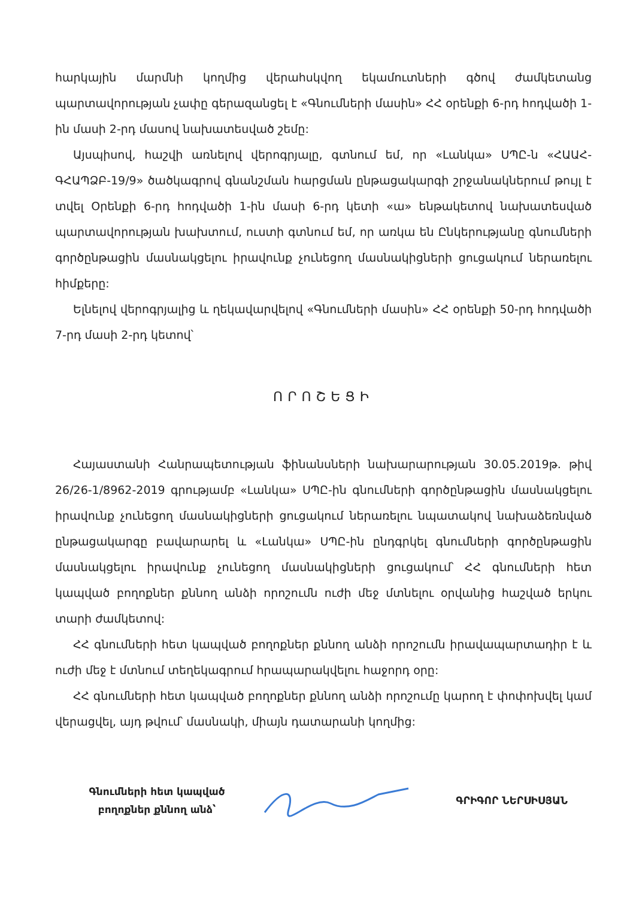հարկային մարմնի կողմից վերահսկվող եկամուտների գծով ժամկետանց պարտավորության չափը գերազանցել է «Գնումների մասին» ՀՀ օրենքի 6-րդ հոդվածի 1-ին մասի 2-րդ մասով նախատեսված շեմը:
Այսպիսով, հաշվի առնելով վերոգրյալը, գտնում եմ, որ «Լանկա» ՍՊԸ-ն «ՀԱԱՀ-ԳՀԱՊՁԲ-19/9» ծածկագրով գնանշման հարցման ընթացակարգի շրջանակներում թույլ է տվել Օրենքի 6-րդ հոդվածի 1-ին մասի 6-րդ կետի «ա» ենթակետով նախատեսված պարտավորության խախտում, ուստի գտնում եմ, որ առկա են Ընկերությանը գնումների գործընթացին մասնակցելու իրավունք չունեցող մասնակիցների ցուցակում ներառելու հիմքերը:
Ելնելով վերոգրյալից և ղեկավարվելով «Գնումների մասին» ՀՀ օրենքի 50-րդ հոդվածի 7-րդ մասի 2-րդ կետով՝
ՈՐՈՇԵՑԻ
Հայաստանի Հանրապետության ֆինանսների նախարարության 30.05.2019թ. թիվ 26/26-1/8962-2019 գրությամբ «Լանկա» ՍՊԸ-ին գնումների գործընթացին մասնակցելու իրավունք չունեցող մասնակիցների ցուցակում ներառելու նպատակով նախաձեռնված ընթացակարգը բավարարել և «Լանկա» ՍՊԸ-ին ընդգրկել գնումների գործընթացին մասնակցելու իրավունք չունեցող մասնակիցների ցուցակում՝ ՀՀ գնումների հետ կապված բողոքներ քննող անձի որոշումն ուժի մեջ մտնելու օրվանից հաշված երկու տարի ժամկետով:
ՀՀ գնումների հետ կապված բողոքներ քննող անձի որոշումն իրավապարտադիր է և ուժի մեջ է մտնում տեղեկագրում հրապարակվելու հաջորդ օրը:
ՀՀ գնումների հետ կապված բողոքներ քննող անձի որոշումը կարող է փոփոխվել կամ վերացվել, այդ թվում՝ մասնակի, միայն դատարանի կողմից:
Գնումների հետ կապված
բողոքներ քննող անձ՝
ԳՐԻԳՈՐ ՆԵՐՍԻՍՅԱՆ